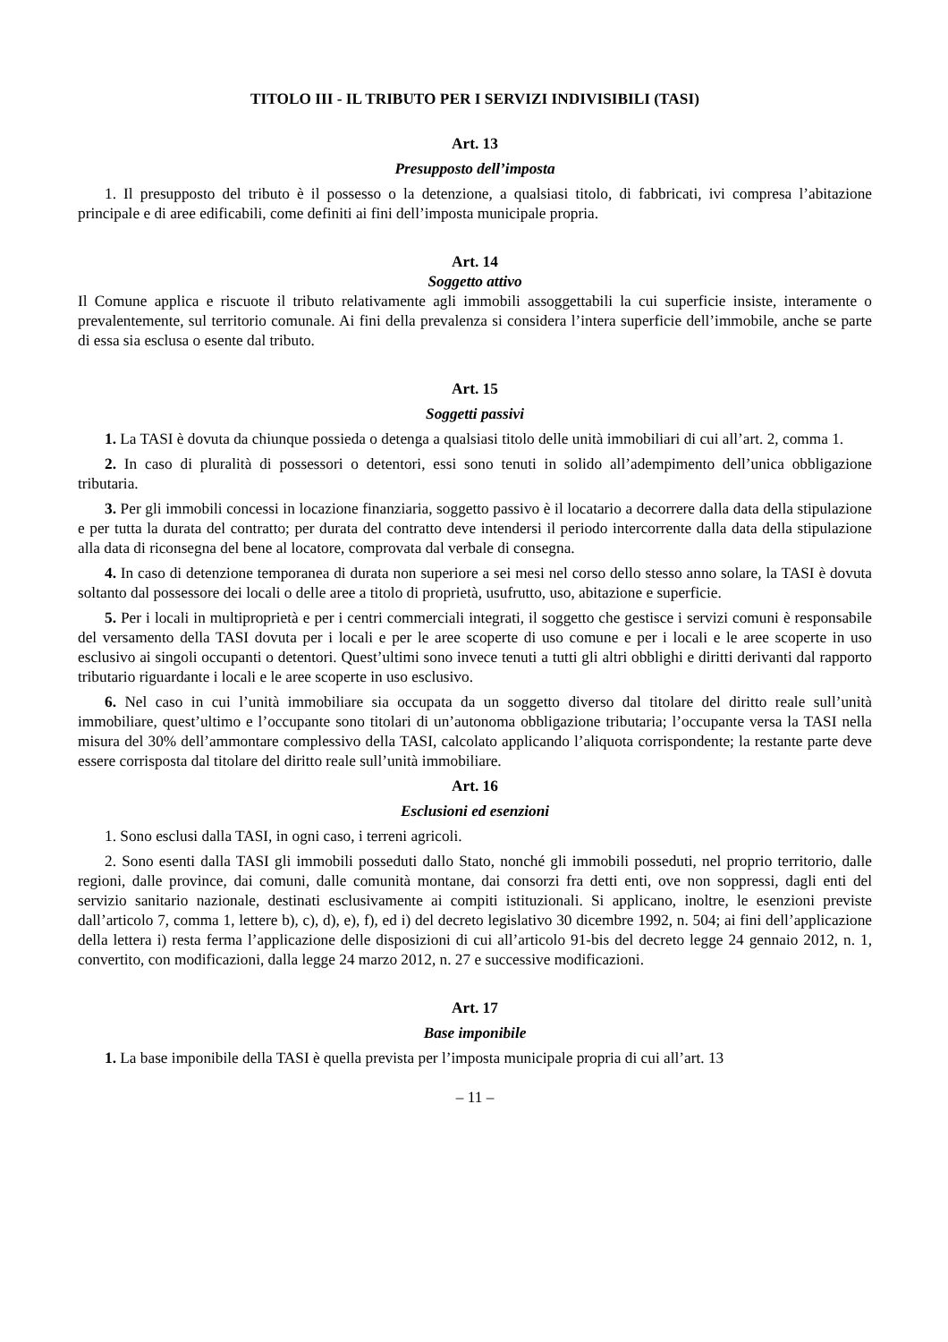TITOLO III - IL TRIBUTO PER I SERVIZI INDIVISIBILI (TASI)
Art. 13
Presupposto dell’imposta
1. Il presupposto del tributo è il possesso o la detenzione, a qualsiasi titolo, di fabbricati, ivi compresa l’abitazione principale e di aree edificabili, come definiti ai fini dell’imposta municipale propria.
Art. 14
Soggetto attivo
Il Comune applica e riscuote il tributo relativamente agli immobili assoggettabili la cui superficie insiste, interamente o prevalentemente, sul territorio comunale. Ai fini della prevalenza si considera l’intera superficie dell’immobile, anche se parte di essa sia esclusa o esente dal tributo.
Art. 15
Soggetti passivi
1. La TASI è dovuta da chiunque possieda o detenga a qualsiasi titolo delle unità immobiliari di cui all’art. 2, comma 1.
2. In caso di pluralità di possessori o detentori, essi sono tenuti in solido all’adempimento dell’unica obbligazione tributaria.
3. Per gli immobili concessi in locazione finanziaria, soggetto passivo è il locatario a decorrere dalla data della stipulazione e per tutta la durata del contratto; per durata del contratto deve intendersi il periodo intercorrente dalla data della stipulazione alla data di riconsegna del bene al locatore, comprovata dal verbale di consegna.
4. In caso di detenzione temporanea di durata non superiore a sei mesi nel corso dello stesso anno solare, la TASI è dovuta soltanto dal possessore dei locali o delle aree a titolo di proprietà, usufrutto, uso, abitazione e superficie.
5. Per i locali in multiproprietà e per i centri commerciali integrati, il soggetto che gestisce i servizi comuni è responsabile del versamento della TASI dovuta per i locali e per le aree scoperte di uso comune e per i locali e le aree scoperte in uso esclusivo ai singoli occupanti o detentori. Quest’ultimi sono invece tenuti a tutti gli altri obblighi e diritti derivanti dal rapporto tributario riguardante i locali e le aree scoperte in uso esclusivo.
6. Nel caso in cui l’unità immobiliare sia occupata da un soggetto diverso dal titolare del diritto reale sull’unità immobiliare, quest’ultimo e l’occupante sono titolari di un’autonoma obbligazione tributaria; l’occupante versa la TASI nella misura del 30% dell’ammontare complessivo della TASI, calcolato applicando l’aliquota corrispondente; la restante parte deve essere corrisposta dal titolare del diritto reale sull’unità immobiliare.
Art. 16
Esclusioni ed esenzioni
1. Sono esclusi dalla TASI, in ogni caso, i terreni agricoli.
2. Sono esenti dalla TASI gli immobili posseduti dallo Stato, nonché gli immobili posseduti, nel proprio territorio, dalle regioni, dalle province, dai comuni, dalle comunità montane, dai consorzi fra detti enti, ove non soppressi, dagli enti del servizio sanitario nazionale, destinati esclusivamente ai compiti istituzionali. Si applicano, inoltre, le esenzioni previste dall’articolo 7, comma 1, lettere b), c), d), e), f), ed i) del decreto legislativo 30 dicembre 1992, n. 504; ai fini dell’applicazione della lettera i) resta ferma l’applicazione delle disposizioni di cui all’articolo 91-bis del decreto legge 24 gennaio 2012, n. 1, convertito, con modificazioni, dalla legge 24 marzo 2012, n. 27 e successive modificazioni.
Art. 17
Base imponibile
1. La base imponibile della TASI è quella prevista per l’imposta municipale propria di cui all’art. 13
– 11 –